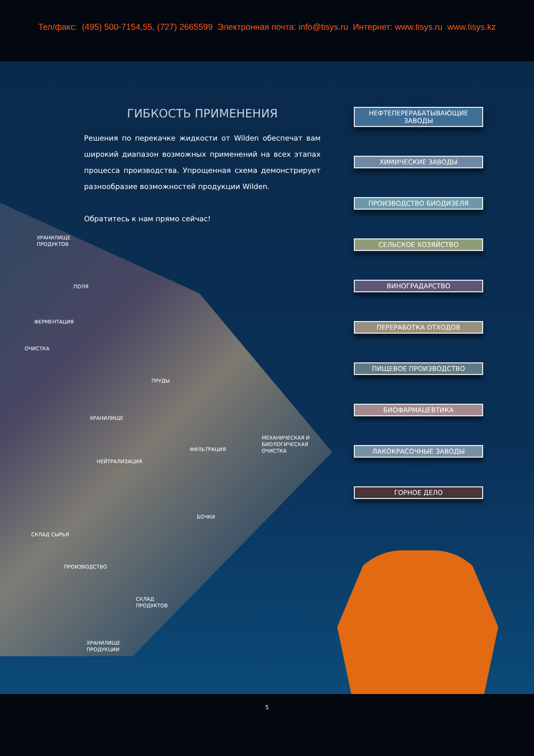Тел/факс: (495) 500-7154,55, (727) 2665599 Электронная почта: info@tisys.ru Интернет: www.tisys.ru www.tisys.kz
ГИБКОСТЬ ПРИМЕНЕНИЯ
Решения по перекачке жидкости от Wilden обеспечат вам широкий диапазон возможных применений на всех этапах процесса производства. Упрощенная схема демонстрирует разнообразие возможностей продукции Wilden.
Обратитесь к нам прямо сейчас!
НЕФТЕПЕРЕРАБАТЫВАЮЩИЕ ЗАВОДЫ
ХИМИЧЕСКИЕ ЗАВОДЫ
ПРОИЗВОДСТВО БИОДИЗЕЛЯ
СЕЛЬСКОЕ ХОЗЯЙСТВО
ВИНОГРАДАРСТВО
ПЕРЕРАБОТКА ОТХОДОВ
ПИЩЕВОЕ ПРОИЗВОДСТВО
БИОФАРМАЦЕВТИКА
ЛАКОКРАСОЧНЫЕ ЗАВОДЫ
ГОРНОЕ ДЕЛО
ХРАНИЛИЩЕ
ПРОДУКТОВ
ПОЛЯ
ФЕРМЕНТАЦИЯ
ОЧИСТКА
ПРУДЫ
ХРАНИЛИЩЕ
МЕХАНИЧЕСКАЯ И
БИОЛОГИЧЕСКАЯ
ОЧИСТКА
ФИЛЬТРАЦИЯ
НЕЙТРАЛИЗАЦИЯ
БОЧКИ
СКЛАД СЫРЬЯ
ПРОИЗВОДСТВО
СКЛАД
ПРОДУКТОВ
ХРАНИЛИЩЕ
ПРОДУКЦИИ
5